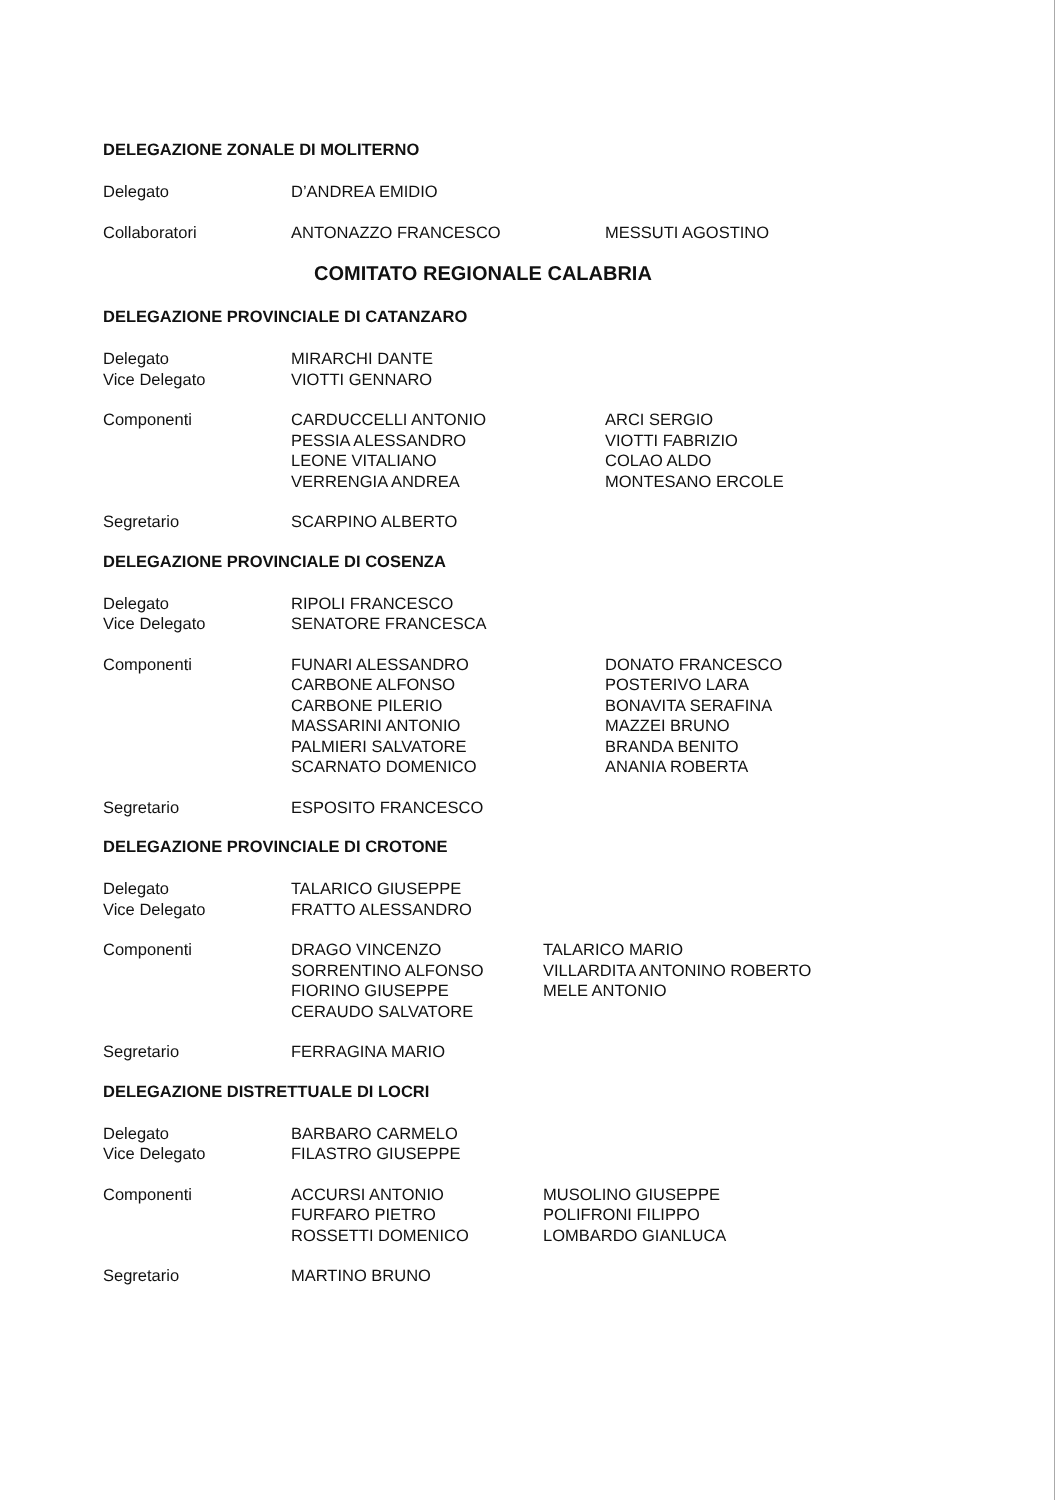DELEGAZIONE ZONALE DI MOLITERNO
Delegato D’ANDREA EMIDIO
Collaboratori ANTONAZZO FRANCESCO MESSUTI AGOSTINO
COMITATO REGIONALE CALABRIA
DELEGAZIONE PROVINCIALE DI CATANZARO
Delegato
Vice Delegato
MIRARCHI DANTE
VIOTTI GENNARO
Componenti CARDUCCELLI ANTONIO
PESSIA ALESSANDRO
LEONE VITALIANO
VERRENGIA ANDREA
ARCI SERGIO
VIOTTI FABRIZIO
COLAO ALDO
MONTESANO ERCOLE
Segretario SCARPINO ALBERTO
DELEGAZIONE PROVINCIALE DI COSENZA
Delegato
Vice Delegato
RIPOLI FRANCESCO
SENATORE FRANCESCA
Componenti FUNARI ALESSANDRO
CARBONE ALFONSO
CARBONE PILERIO
MASSARINI ANTONIO
PALMIERI SALVATORE
SCARNATO DOMENICO
DONATO FRANCESCO
POSTERIVO LARA
BONAVITA SERAFINA
MAZZEI BRUNO
BRANDA BENITO
ANANIA ROBERTA
Segretario ESPOSITO FRANCESCO
DELEGAZIONE PROVINCIALE DI CROTONE
Delegato
Vice Delegato
TALARICO GIUSEPPE
FRATTO ALESSANDRO
Componenti DRAGO VINCENZO
SORRENTINO ALFONSO
FIORINO GIUSEPPE
CERAUDO SALVATORE
TALARICO MARIO
VILLARDITA ANTONINO ROBERTO
MELE ANTONIO
Segretario FERRAGINA MARIO
DELEGAZIONE DISTRETTUALE DI LOCRI
Delegato
Vice Delegato
BARBARO CARMELO
FILASTRO GIUSEPPE
Componenti ACCURSI ANTONIO
FURFARO PIETRO
ROSSETTI DOMENICO
MUSOLINO GIUSEPPE
POLIFRONI FILIPPO
LOMBARDO GIANLUCA
Segretario MARTINO BRUNO